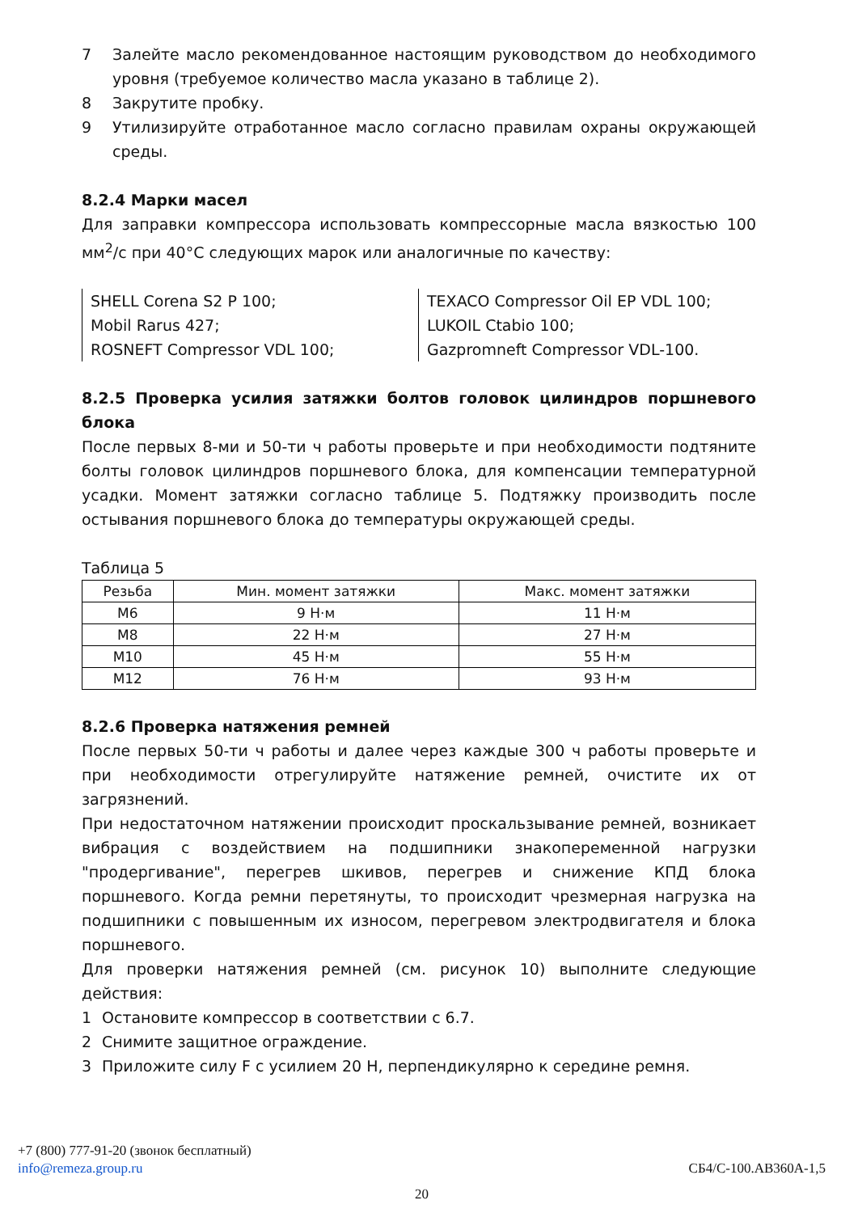7 Залейте масло рекомендованное настоящим руководством до необходимого уровня (требуемое количество масла указано в таблице 2).
8 Закрутите пробку.
9 Утилизируйте отработанное масло согласно правилам охраны окружающей среды.
8.2.4 Марки масел
Для заправки компрессора использовать компрессорные масла вязкостью 100 мм<sup>2</sup>/с при 40°С следующих марок или аналогичные по качеству:
SHELL Corena S2 P 100;
Mobil Rarus 427;
ROSNEFT Compressor VDL 100;
TEXACO Compressor Oil EP VDL 100;
LUKOIL Ctabio 100;
Gazpromneft Compressor VDL-100.
8.2.5 Проверка усилия затяжки болтов головок цилиндров поршневого блока
После первых 8-ми и 50-ти ч работы проверьте и при необходимости подтяните болты головок цилиндров поршневого блока, для компенсации температурной усадки. Момент затяжки согласно таблице 5. Подтяжку производить после остывания поршневого блока до температуры окружающей среды.
Таблица 5
| Резьба | Мин. момент затяжки | Макс. момент затяжки |
| --- | --- | --- |
| М6 | 9 Н·м | 11 Н·м |
| М8 | 22 Н·м | 27 Н·м |
| М10 | 45 Н·м | 55 Н·м |
| М12 | 76 Н·м | 93 Н·м |
8.2.6 Проверка натяжения ремней
После первых 50-ти ч работы и далее через каждые 300 ч работы проверьте и при необходимости отрегулируйте натяжение ремней, очистите их от загрязнений.
При недостаточном натяжении происходит проскальзывание ремней, возникает вибрация с воздействием на подшипники знакопеременной нагрузки "продергивание", перегрев шкивов, перегрев и снижение КПД блока поршневого. Когда ремни перетянуты, то происходит чрезмерная нагрузка на подшипники с повышенным их износом, перегревом электродвигателя и блока поршневого.
Для проверки натяжения ремней (см. рисунок 10) выполните следующие действия:
1 Остановите компрессор в соответствии с 6.7.
2 Снимите защитное ограждение.
3 Приложите силу F с усилием 20 Н, перпендикулярно к середине ремня.
+7 (800) 777-91-20 (звонок бесплатный)
info@remeza.group.ru СБ4/С-100.АВ360А-1,5
20